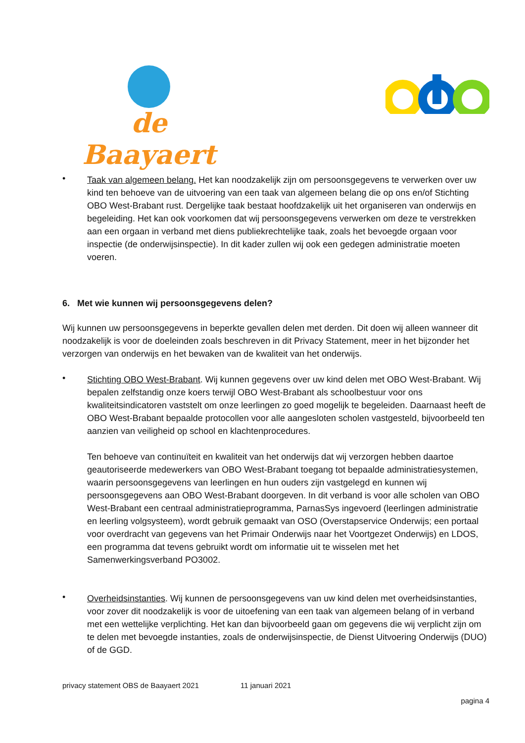de Baayaert
•
Taak van algemeen belang. Het kan noodzakelijk zijn om persoonsgegevens te verwerken over uw kind ten behoeve van de uitvoering van een taak van algemeen belang die op ons en/of Stichting OBO West-Brabant rust. Dergelijke taak bestaat hoofdzakelijk uit het organiseren van onderwijs en begeleiding. Het kan ook voorkomen dat wij persoonsgegevens verwerken om deze te verstrekken aan een orgaan in verband met diens publiekrechtelijke taak, zoals het bevoegde orgaan voor inspectie (de onderwijsinspectie). In dit kader zullen wij ook een gedegen administratie moeten voeren.
6. Met wie kunnen wij persoonsgegevens delen?
Wij kunnen uw persoonsgegevens in beperkte gevallen delen met derden. Dit doen wij alleen wanneer dit noodzakelijk is voor de doeleinden zoals beschreven in dit Privacy Statement, meer in het bijzonder het verzorgen van onderwijs en het bewaken van de kwaliteit van het onderwijs.
•
Stichting OBO West-Brabant. Wij kunnen gegevens over uw kind delen met OBO West-Brabant. Wij bepalen zelfstandig onze koers terwijl OBO West-Brabant als schoolbestuur voor ons kwaliteitsindicatoren vaststelt om onze leerlingen zo goed mogelijk te begeleiden. Daarnaast heeft de OBO West-Brabant bepaalde protocollen voor alle aangesloten scholen vastgesteld, bijvoorbeeld ten aanzien van veiligheid op school en klachtenprocedures.
Ten behoeve van continuïteit en kwaliteit van het onderwijs dat wij verzorgen hebben daartoe geautoriseerde medewerkers van OBO West-Brabant toegang tot bepaalde administratiesystemen, waarin persoonsgegevens van leerlingen en hun ouders zijn vastgelegd en kunnen wij persoonsgegevens aan OBO West-Brabant doorgeven. In dit verband is voor alle scholen van OBO West-Brabant een centraal administratieprogramma, ParnasSys ingevoerd (leerlingen administratie en leerling volgsysteem), wordt gebruik gemaakt van OSO (Overstapservice Onderwijs; een portaal voor overdracht van gegevens van het Primair Onderwijs naar het Voortgezet Onderwijs) en LDOS, een programma dat tevens gebruikt wordt om informatie uit te wisselen met het Samenwerkingsverband PO3002.
•
Overheidsinstanties. Wij kunnen de persoonsgegevens van uw kind delen met overheidsinstanties, voor zover dit noodzakelijk is voor de uitoefening van een taak van algemeen belang of in verband met een wettelijke verplichting. Het kan dan bijvoorbeeld gaan om gegevens die wij verplicht zijn om te delen met bevoegde instanties, zoals de onderwijsinspectie, de Dienst Uitvoering Onderwijs (DUO) of de GGD.
privacy statement OBS de Baayaert 2021 11 januari 2021
pagina 4